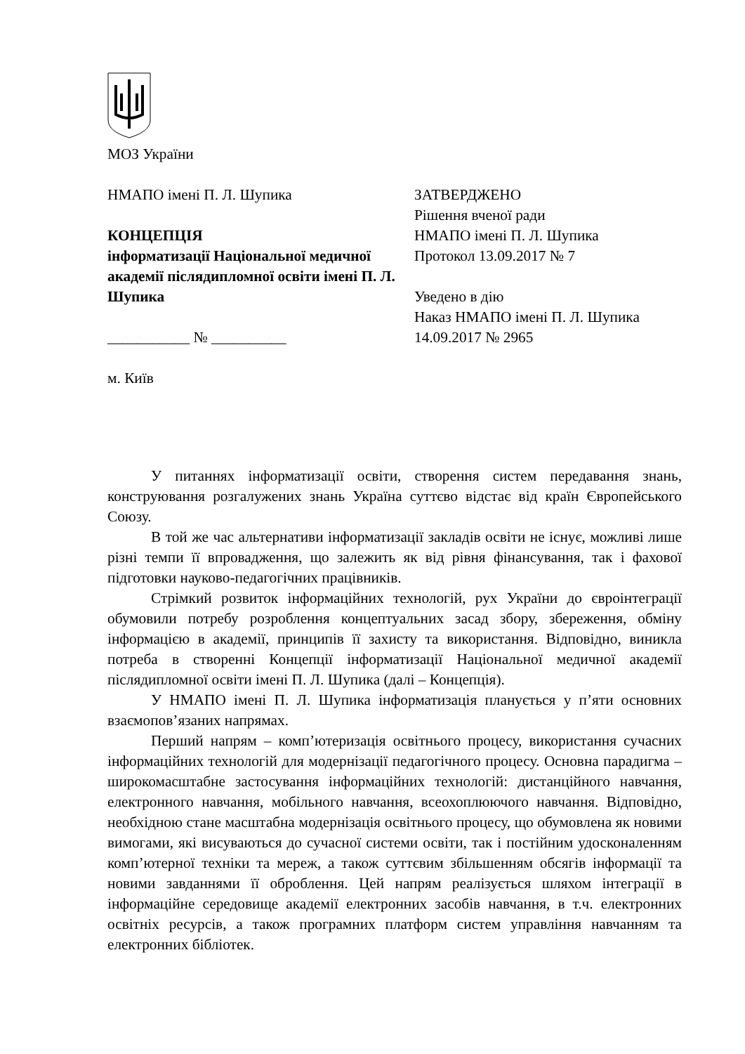МОЗ України
НМАПО імені П. Л. Шупика
КОНЦЕПЦІЯ
інформатизації Національної медичної академії післядипломної освіти імені П. Л. Шупика
___________ № __________
ЗАТВЕРДЖЕНО
Рішення вченої ради
НМАПО імені П. Л. Шупика
Протокол 13.09.2017 № 7
Уведено в дію
Наказ НМАПО імені П. Л. Шупика
14.09.2017 № 2965
м. Київ
У питаннях інформатизації освіти, створення систем передавання знань, конструювання розгалужених знань Україна суттєво відстає від країн Європейського Союзу.
В той же час альтернативи інформатизації закладів освіти не існує, можливі лише різні темпи її впровадження, що залежить як від рівня фінансування, так і фахової підготовки науково-педагогічних працівників.
Стрімкий розвиток інформаційних технологій, рух України до євроінтеграції обумовили потребу розроблення концептуальних засад збору, збереження, обміну інформацією в академії, принципів її захисту та використання. Відповідно, виникла потреба в створенні Концепції інформатизації Національної медичної академії післядипломної освіти імені П. Л. Шупика (далі – Концепція).
У НМАПО імені П. Л. Шупика інформатизація планується у п’яти основних взаємопов’язаних напрямах.
Перший напрям – комп’ютеризація освітнього процесу, використання сучасних інформаційних технологій для модернізації педагогічного процесу. Основна парадигма – широкомасштабне застосування інформаційних технологій: дистанційного навчання, електронного навчання, мобільного навчання, всеохоплюючого навчання. Відповідно, необхідною стане масштабна модернізація освітнього процесу, що обумовлена як новими вимогами, які висуваються до сучасної системи освіти, так і постійним удосконаленням комп’ютерної техніки та мереж, а також суттєвим збільшенням обсягів інформації та новими завданнями її оброблення. Цей напрям реалізується шляхом інтеграції в інформаційне середовище академії електронних засобів навчання, в т.ч. електронних освітніх ресурсів, а також програмних платформ систем управління навчанням та електронних бібліотек.